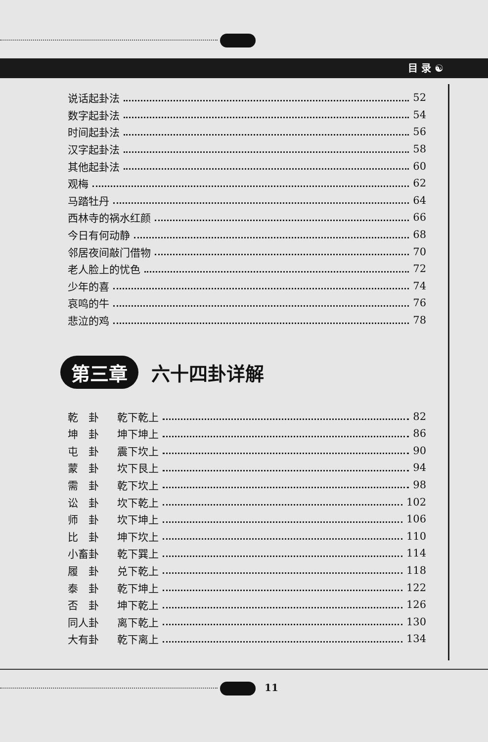目 录 ☯
说话起卦法 52
数字起卦法 54
时间起卦法 56
汉字起卦法 58
其他起卦法 60
观梅 62
马踏牡丹 64
西林寺的祸水红颜 66
今日有何动静 68
邻居夜间敲门借物 70
老人脸上的忧色 72
少年的喜 74
哀鸣的牛 76
悲泣的鸡 78
第三章
六十四卦详解
乾　卦 乾下乾上 82
坤　卦 坤下坤上 86
屯　卦 震下坎上 90
蒙　卦 坎下艮上 94
需　卦 乾下坎上 98
讼　卦 坎下乾上 102
师　卦 坎下坤上 106
比　卦 坤下坎上 110
小畜卦 乾下巽上 114
履　卦 兑下乾上 118
泰　卦 乾下坤上 122
否　卦 坤下乾上 126
同人卦 离下乾上 130
大有卦 乾下离上 134
11